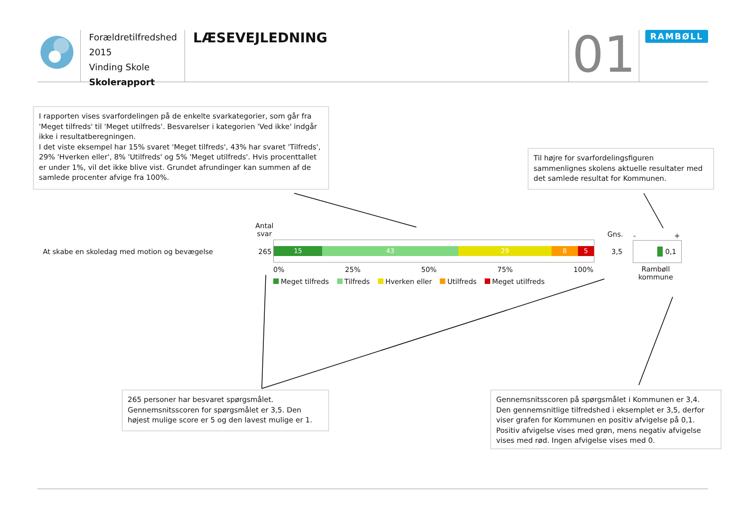Forældretilfredshed 2015
Vinding Skole
Skolerapport
LÆSEVEJLEDNING
01
RAMBØLL
I rapporten vises svarfordelingen på de enkelte svarkategorier, som går fra 'Meget tilfreds' til 'Meget utilfreds'. Besvarelser i kategorien 'Ved ikke' indgår ikke i resultatberegningen.
I det viste eksempel har 15% svaret 'Meget tilfreds', 43% har svaret 'Tilfreds', 29% 'Hverken eller', 8% 'Utilfreds' og 5% 'Meget utilfreds'. Hvis procenttallet er under 1%, vil det ikke blive vist. Grundet afrundinger kan summen af de samlede procenter afvige fra 100%.
Til højre for svarfordelingsfiguren sammenlignes skolens aktuelle resultater med det samlede resultat for Kommunen.
Antal
svar
Gns.
At skabe en skoledag med motion og bevægelse
265
15 43 29 8 5
3,5
- +
0,1
0% 25% 50% 75% 100%
Rambøll
kommune
Meget tilfreds Tilfreds Hverken eller Utilfreds Meget utilfreds
265 personer har besvaret spørgsmålet. Gennemsnitsscoren for spørgsmålet er 3,5. Den højest mulige score er 5 og den lavest mulige er 1.
Gennemsnitsscoren på spørgsmålet i Kommunen er 3,4. Den gennemsnitlige tilfredshed i eksemplet er 3,5, derfor viser grafen for Kommunen en positiv afvigelse på 0,1. Positiv afvigelse vises med grøn, mens negativ afvigelse vises med rød. Ingen afvigelse vises med 0.